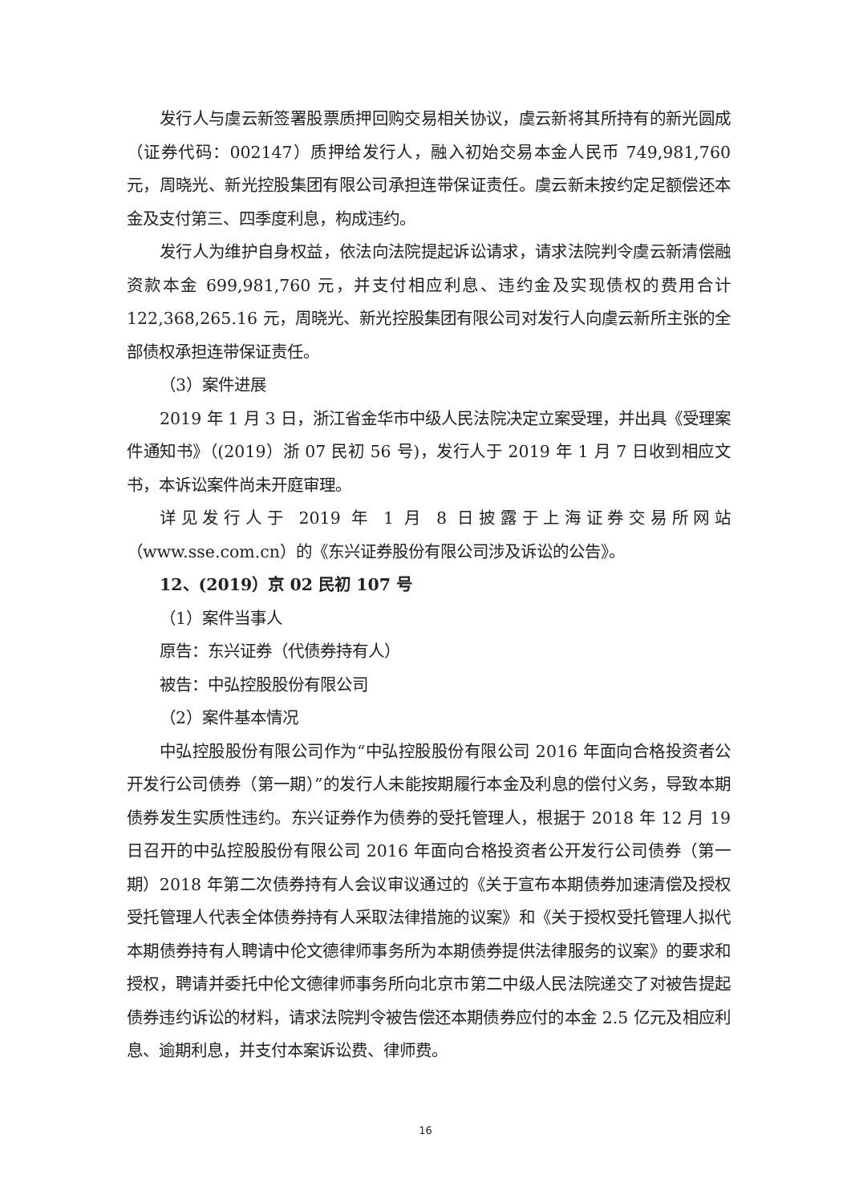发行人与虞云新签署股票质押回购交易相关协议，虞云新将其所持有的新光圆成（证券代码：002147）质押给发行人，融入初始交易本金人民币 749,981,760 元，周晓光、新光控股集团有限公司承担连带保证责任。虞云新未按约定足额偿还本金及支付第三、四季度利息，构成违约。
发行人为维护自身权益，依法向法院提起诉讼请求，请求法院判令虞云新清偿融资款本金 699,981,760 元，并支付相应利息、违约金及实现债权的费用合计 122,368,265.16 元，周晓光、新光控股集团有限公司对发行人向虞云新所主张的全部债权承担连带保证责任。
（3）案件进展
2019 年 1 月 3 日，浙江省金华市中级人民法院决定立案受理，并出具《受理案件通知书》（(2019）浙 07 民初 56 号)，发行人于 2019 年 1 月 7 日收到相应文书，本诉讼案件尚未开庭审理。
详见发行人于 2019 年 1 月 8 日披露于上海证券交易所网站（www.sse.com.cn）的《东兴证券股份有限公司涉及诉讼的公告》。
12、(2019）京 02 民初 107 号
（1）案件当事人
原告：东兴证券（代债券持有人）
被告：中弘控股股份有限公司
（2）案件基本情况
中弘控股股份有限公司作为“中弘控股股份有限公司 2016 年面向合格投资者公开发行公司债券（第一期）”的发行人未能按期履行本金及利息的偿付义务，导致本期债券发生实质性违约。东兴证券作为债券的受托管理人，根据于 2018 年 12 月 19 日召开的中弘控股股份有限公司 2016 年面向合格投资者公开发行公司债券（第一期）2018 年第二次债券持有人会议审议通过的《关于宣布本期债券加速清偿及授权受托管理人代表全体债券持有人采取法律措施的议案》和《关于授权受托管理人拟代本期债券持有人聘请中伦文德律师事务所为本期债券提供法律服务的议案》的要求和授权，聘请并委托中伦文德律师事务所向北京市第二中级人民法院递交了对被告提起债券违约诉讼的材料，请求法院判令被告偿还本期债券应付的本金 2.5 亿元及相应利息、逾期利息，并支付本案诉讼费、律师费。
16